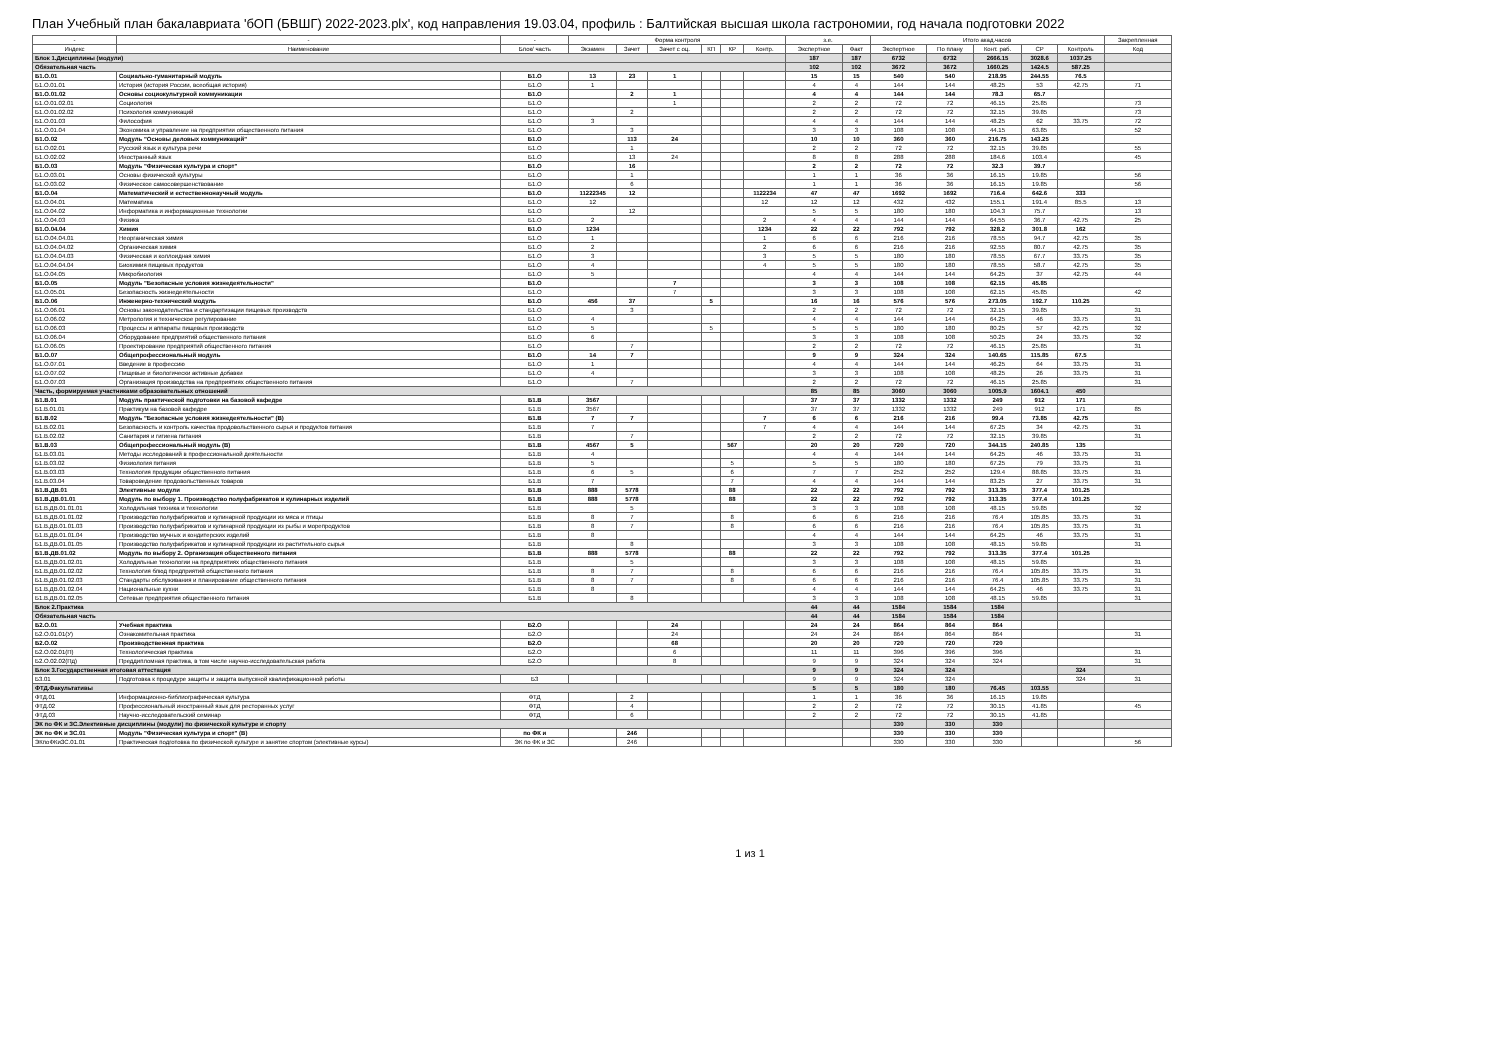План Учебный план бакалавриата 'бОП (БВШГ) 2022-2023.plx', код направления 19.03.04, профиль : Балтийская высшая школа гастрономии, год начала подготовки 2022
| - | - | - | Форма контроля | | | | | | з.е. | | Итого акад.часов | | | | | Закрепленная |
| --- | --- | --- | --- | --- | --- | --- | --- | --- | --- | --- | --- | --- | --- | --- | --- | --- |
| Индекс | Наименование | Блок/ часть | Экзамен | Зачет | Зачет с оц. | КП | КР | Контр. | Экспертное | Факт | Экспертное | По плану | Конт. раб. | СР | Контроль | Код |
| Блок 1.Дисциплины (модули) | | | | | | | | | 187 | 187 | 6732 | 6732 | 2666.15 | 3028.6 | 1037.25 | |
| Обязательная часть | | | | | | | | | 102 | 102 | 3672 | 3672 | 1660.25 | 1424.5 | 587.25 | |
| Б1.О.01 | Социально-гуманитарный модуль | Б1.О | 13 | 23 | 1 | | | | 15 | 15 | 540 | 540 | 218.95 | 244.55 | 76.5 | |
| Б1.О.01.01 | История (история России, всеобщая история) | Б1.О | 1 | | | | | | 4 | 4 | 144 | 144 | 48.25 | 53 | 42.75 | 71 |
| Б1.О.01.02 | Основы социокультурной коммуникации | Б1.О | | 2 | 1 | | | | 4 | 4 | 144 | 144 | 78.3 | 65.7 | | |
| Б1.О.01.02.01 | Социология | Б1.О | | | 1 | | | | 2 | 2 | 72 | 72 | 46.15 | 25.85 | | 73 |
| Б1.О.01.02.02 | Психология коммуникаций | Б1.О | | 2 | | | | | 2 | 2 | 72 | 72 | 32.15 | 39.85 | | 73 |
| Б1.О.01.03 | Философия | Б1.О | 3 | | | | | | 4 | 4 | 144 | 144 | 48.25 | 62 | 33.75 | 72 |
| Б1.О.01.04 | Экономика и управление на предприятии общественного питания | Б1.О | | 3 | | | | | 3 | 3 | 108 | 108 | 44.15 | 63.85 | | 52 |
| Б1.О.02 | Модуль "Основы деловых коммуникаций" | Б1.О | | 113 | 24 | | | | 10 | 10 | 360 | 360 | 216.75 | 143.25 | | |
| Б1.О.02.01 | Русский язык и культура речи | Б1.О | | 1 | | | | | 2 | 2 | 72 | 72 | 32.15 | 39.85 | | 55 |
| Б1.О.02.02 | Иностранный язык | Б1.О | | 13 | 24 | | | | 8 | 8 | 288 | 288 | 184.6 | 103.4 | | 45 |
| Б1.О.03 | Модуль "Физическая культура и спорт" | Б1.О | | 16 | | | | | 2 | 2 | 72 | 72 | 32.3 | 39.7 | | |
| Б1.О.03.01 | Основы физической культуры | Б1.О | | 1 | | | | | 1 | 1 | 36 | 36 | 16.15 | 19.85 | | 56 |
| Б1.О.03.02 | Физическое самосовершенствование | Б1.О | | 6 | | | | | 1 | 1 | 36 | 36 | 16.15 | 19.85 | | 56 |
| Б1.О.04 | Математический и естественнонаучный модуль | Б1.О | 11222345 | 12 | | | | 1122234 | 47 | 47 | 1692 | 1692 | 716.4 | 642.6 | 333 | |
| Б1.О.04.01 | Математика | Б1.О | 12 | | | | | 12 | 12 | 12 | 432 | 432 | 155.1 | 191.4 | 85.5 | 13 |
| Б1.О.04.02 | Информатика и информационные технологии | Б1.О | | 12 | | | | | 5 | 5 | 180 | 180 | 104.3 | 75.7 | | 13 |
| Б1.О.04.03 | Физика | Б1.О | 2 | | | | | 2 | 4 | 4 | 144 | 144 | 64.55 | 36.7 | 42.75 | 25 |
| Б1.О.04.04 | Химия | Б1.О | 1234 | | | | | 1234 | 22 | 22 | 792 | 792 | 328.2 | 301.8 | 162 | |
| Б1.О.04.04.01 | Неорганическая химия | Б1.О | 1 | | | | | 1 | 6 | 6 | 216 | 216 | 78.55 | 94.7 | 42.75 | 35 |
| Б1.О.04.04.02 | Органическая химия | Б1.О | 2 | | | | | 2 | 6 | 6 | 216 | 216 | 92.55 | 80.7 | 42.75 | 35 |
| Б1.О.04.04.03 | Физическая и коллоидная химия | Б1.О | 3 | | | | | 3 | 5 | 5 | 180 | 180 | 78.55 | 67.7 | 33.75 | 35 |
| Б1.О.04.04.04 | Биохимия пищевых продуктов | Б1.О | 4 | | | | | 4 | 5 | 5 | 180 | 180 | 78.55 | 58.7 | 42.75 | 35 |
| Б1.О.04.05 | Микробиология | Б1.О | 5 | | | | | | 4 | 4 | 144 | 144 | 64.25 | 37 | 42.75 | 44 |
| Б1.О.05 | Модуль "Безопасные условия жизнедеятельности" | Б1.О | | | 7 | | | | 3 | 3 | 108 | 108 | 62.15 | 45.85 | | |
| Б1.О.05.01 | Безопасность жизнедеятельности | Б1.О | | | 7 | | | | 3 | 3 | 108 | 108 | 62.15 | 45.85 | | 42 |
| Б1.О.06 | Инженерно-технический модуль | Б1.О | 456 | 37 | | 5 | | | 16 | 16 | 576 | 576 | 273.05 | 192.7 | 110.25 | |
| Б1.О.06.01 | Основы законодательства и стандартизации пищевых производств | Б1.О | | 3 | | | | | 2 | 2 | 72 | 72 | 32.15 | 39.85 | | 31 |
| Б1.О.06.02 | Метрология и техническое регулирование | Б1.О | 4 | | | | | | 4 | 4 | 144 | 144 | 64.25 | 46 | 33.75 | 31 |
| Б1.О.06.03 | Процессы и аппараты пищевых производств | Б1.О | 5 | | | 5 | | | 5 | 5 | 180 | 180 | 80.25 | 57 | 42.75 | 32 |
| Б1.О.06.04 | Оборудование предприятий общественного питания | Б1.О | 6 | | | | | | 3 | 3 | 108 | 108 | 50.25 | 24 | 33.75 | 32 |
| Б1.О.06.05 | Проектирование предприятий общественного питания | Б1.О | | 7 | | | | | 2 | 2 | 72 | 72 | 46.15 | 25.85 | | 31 |
| Б1.О.07 | Общепрофессиональный модуль | Б1.О | 14 | 7 | | | | | 9 | 9 | 324 | 324 | 140.65 | 115.85 | 67.5 | |
| Б1.О.07.01 | Введение в профессию | Б1.О | 1 | | | | | | 4 | 4 | 144 | 144 | 46.25 | 64 | 33.75 | 31 |
| Б1.О.07.02 | Пищевые и биологически активные добавки | Б1.О | 4 | | | | | | 3 | 3 | 108 | 108 | 48.25 | 26 | 33.75 | 31 |
| Б1.О.07.03 | Организация производства на предприятиях общественного питания | Б1.О | | 7 | | | | | 2 | 2 | 72 | 72 | 46.15 | 25.85 | | 31 |
| Часть, формируемая участниками образовательных отношений | | | | | | | | | 85 | 85 | 3060 | 3060 | 1005.9 | 1604.1 | 450 | |
| Б1.В.01 | Модуль практической подготовки на базовой кафедре | Б1.В | 3567 | | | | | | 37 | 37 | 1332 | 1332 | 249 | 912 | 171 | |
| Б1.В.01.01 | Практикум на базовой кафедре | Б1.В | 3567 | | | | | | 37 | 37 | 1332 | 1332 | 249 | 912 | 171 | 85 |
| Б1.В.02 | Модуль "Безопасные условия жизнедеятельности" (В) | Б1.В | 7 | 7 | | | | 7 | 6 | 6 | 216 | 216 | 99.4 | 73.85 | 42.75 | |
| Б1.В.02.01 | Безопасность и контроль качества продовольственного сырья и продуктов питания | Б1.В | 7 | | | | | 7 | 4 | 4 | 144 | 144 | 67.25 | 34 | 42.75 | 31 |
| Б1.В.02.02 | Санитария и гигиена питания | Б1.В | | 7 | | | | | 2 | 2 | 72 | 72 | 32.15 | 39.85 | | 31 |
| Б1.В.03 | Общепрофессиональный модуль (В) | Б1.В | 4567 | 5 | | | 567 | | 20 | 20 | 720 | 720 | 344.15 | 240.85 | 135 | |
| Б1.В.03.01 | Методы исследований в профессиональной деятельности | Б1.В | 4 | | | | | | 4 | 4 | 144 | 144 | 64.25 | 46 | 33.75 | 31 |
| Б1.В.03.02 | Физиология питания | Б1.В | 5 | | | | 5 | | 5 | 5 | 180 | 180 | 67.25 | 79 | 33.75 | 31 |
| Б1.В.03.03 | Технология продукции общественного питания | Б1.В | 6 | 5 | | | 6 | | 7 | 7 | 252 | 252 | 129.4 | 88.85 | 33.75 | 31 |
| Б1.В.03.04 | Товароведение продовольственных товаров | Б1.В | 7 | | | | 7 | | 4 | 4 | 144 | 144 | 83.25 | 27 | 33.75 | 31 |
| Б1.В.ДВ.01 | Элективные модули | Б1.В | 888 | 5778 | | | 88 | | 22 | 22 | 792 | 792 | 313.35 | 377.4 | 101.25 | |
| Б1.В.ДВ.01.01 | Модуль по выбору 1. Производство полуфабрикатов и кулинарных изделий | Б1.В | 888 | 5778 | | | 88 | | 22 | 22 | 792 | 792 | 313.35 | 377.4 | 101.25 | |
| Б1.В.ДВ.01.01.01 | Холодильная техника и технологии | Б1.В | | 5 | | | | | 3 | 3 | 108 | 108 | 48.15 | 59.85 | | 32 |
| Б1.В.ДВ.01.01.02 | Производство полуфабрикатов и кулинарной продукции из мяса и птицы | Б1.В | 8 | 7 | | | 8 | | 6 | 6 | 216 | 216 | 76.4 | 105.85 | 33.75 | 31 |
| Б1.В.ДВ.01.01.03 | Производство полуфабрикатов и кулинарной продукции из рыбы и морепродуктов | Б1.В | 8 | 7 | | | 8 | | 6 | 6 | 216 | 216 | 76.4 | 105.85 | 33.75 | 31 |
| Б1.В.ДВ.01.01.04 | Производство мучных и кондитерских изделий | Б1.В | 8 | | | | | | 4 | 4 | 144 | 144 | 64.25 | 46 | 33.75 | 31 |
| Б1.В.ДВ.01.01.05 | Производство полуфабрикатов и кулинарной продукции из растительного сырья | Б1.В | | 8 | | | | | 3 | 3 | 108 | 108 | 48.15 | 59.85 | | 31 |
| Б1.В.ДВ.01.02 | Модуль по выбору 2. Организация общественного питания | Б1.В | 888 | 5778 | | | 88 | | 22 | 22 | 792 | 792 | 313.35 | 377.4 | 101.25 | |
| Б1.В.ДВ.01.02.01 | Холодильные технологии на предприятиях общественного питания | Б1.В | | 5 | | | | | 3 | 3 | 108 | 108 | 48.15 | 59.85 | | 31 |
| Б1.В.ДВ.01.02.02 | Технология блюд предприятий общественного питания | Б1.В | 8 | 7 | | | 8 | | 6 | 6 | 216 | 216 | 76.4 | 105.85 | 33.75 | 31 |
| Б1.В.ДВ.01.02.03 | Стандарты обслуживания и планирование общественного питания | Б1.В | 8 | 7 | | | 8 | | 6 | 6 | 216 | 216 | 76.4 | 105.85 | 33.75 | 31 |
| Б1.В.ДВ.01.02.04 | Национальные кухни | Б1.В | 8 | | | | | | 4 | 4 | 144 | 144 | 64.25 | 46 | 33.75 | 31 |
| Б1.В.ДВ.01.02.05 | Сетевые предприятия общественного питания | Б1.В | | 8 | | | | | 3 | 3 | 108 | 108 | 48.15 | 59.85 | | 31 |
| Блок 2.Практика | | | | | | | | | 44 | 44 | 1584 | 1584 | 1584 | | | |
| Обязательная часть | | | | | | | | | 44 | 44 | 1584 | 1584 | 1584 | | | |
| Б2.О.01 | Учебная практика | Б2.О | | | 24 | | | | 24 | 24 | 864 | 864 | 864 | | | |
| Б2.О.01.01(У) | Ознакомительная практика | Б2.О | | | 24 | | | | 24 | 24 | 864 | 864 | 864 | | | 31 |
| Б2.О.02 | Производственная практика | Б2.О | | | 68 | | | | 20 | 20 | 720 | 720 | 720 | | | |
| Б2.О.02.01(П) | Технологическая практика | Б2.О | | | 6 | | | | 11 | 11 | 396 | 396 | 396 | | | 31 |
| Б2.О.02.02(Пд) | Преддипломная практика, в том числе научно-исследовательская работа | Б2.О | | | 8 | | | | 9 | 9 | 324 | 324 | 324 | | | 31 |
| Блок 3.Государственная итоговая аттестация | | | | | | | | | 9 | 9 | 324 | 324 | | | 324 | |
| Б3.01 | Подготовка к процедуре защиты и защита выпускной квалификационной работы | Б3 | | | | | | | 9 | 9 | 324 | 324 | | | 324 | 31 |
| ФТД.Факультативы | | | | | | | | | 5 | 5 | 180 | 180 | 76.45 | 103.55 | | |
| ФТД.01 | Информационно-библиографическая культура | ФТД | | 2 | | | | | 1 | 1 | 36 | 36 | 16.15 | 19.85 | | |
| ФТД.02 | Профессиональный иностранный язык для ресторанных услуг | ФТД | | 4 | | | | | 2 | 2 | 72 | 72 | 30.15 | 41.85 | | 45 |
| ФТД.03 | Научно-исследовательский семинар | ФТД | | 6 | | | | | 2 | 2 | 72 | 72 | 30.15 | 41.85 | | |
| ЭК по ФК и ЗС.Элективные дисциплины (модули) по физической культуре и спорту | | | | | | | | | | | 330 | 330 | 330 | | | |
| ЭК по ФК и ЗС.01 | Модуль "Физическая культура и спорт" (В) | по ФК и | | 246 | | | | | | | 330 | 330 | 330 | | | |
| ЭКпоФКиЗС.01.01 | Практическая подготовка по физической культуре и занятие спортом (элективные курсы) | ЭК по ФК и ЗС | | 246 | | | | | | | 330 | 330 | 330 | | | 56 |
1 из 1